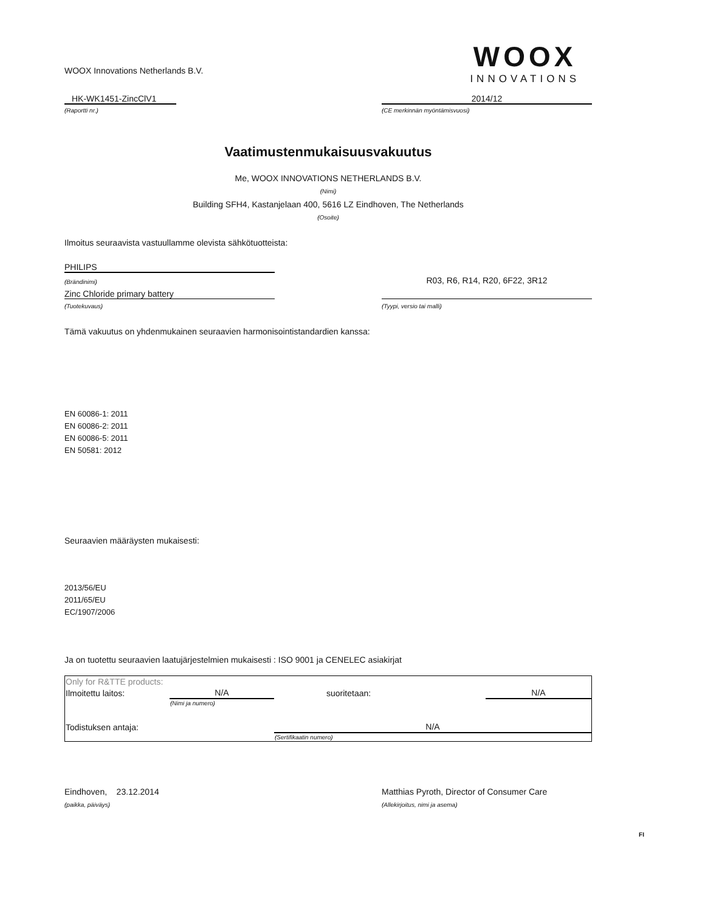WOOX Innovations Netherlands B.V.
WOOX
INNOVATIONS
HK-WK1451-ZincClV1
2014/12
(Raportti nr.)
(CE merkinnän myöntämisvuosi)
Vaatimustenmukaisuusvakuutus
Me, WOOX INNOVATIONS NETHERLANDS B.V.
(Nimi)
Building SFH4, Kastanjelaan 400, 5616 LZ Eindhoven, The Netherlands
(Osoite)
Ilmoitus seuraavista vastuullamme olevista sähkötuotteista:
PHILIPS
(Brändinimi)
R03, R6, R14, R20, 6F22, 3R12
Zinc Chloride primary battery
(Tuotekuvaus)
(Tyypi, versio tai malli)
Tämä vakuutus on yhdenmukainen seuraavien harmonisointistandardien kanssa:
EN 60086-1: 2011
EN 60086-2: 2011
EN 60086-5: 2011
EN 50581: 2012
Seuraavien määräysten mukaisesti:
2013/56/EU
2011/65/EU
EC/1907/2006
Ja on tuotettu seuraavien laatujärjestelmien mukaisesti : ISO 9001 ja CENELEC asiakirjat
| Only for R&TTE products: | | | |
| Ilmoitettu laitos: | N/A | suoritetaan: | N/A |
| | (Nimi ja numero) | | |
| Todistuksen antaja: | | N/A | |
| | | (Sertifikaatin numero) | |
Eindhoven, 23.12.2014
Matthias Pyroth, Director of Consumer Care
(paikka, päiväys)
(Allekirjoitus, nimi ja asema)
FI